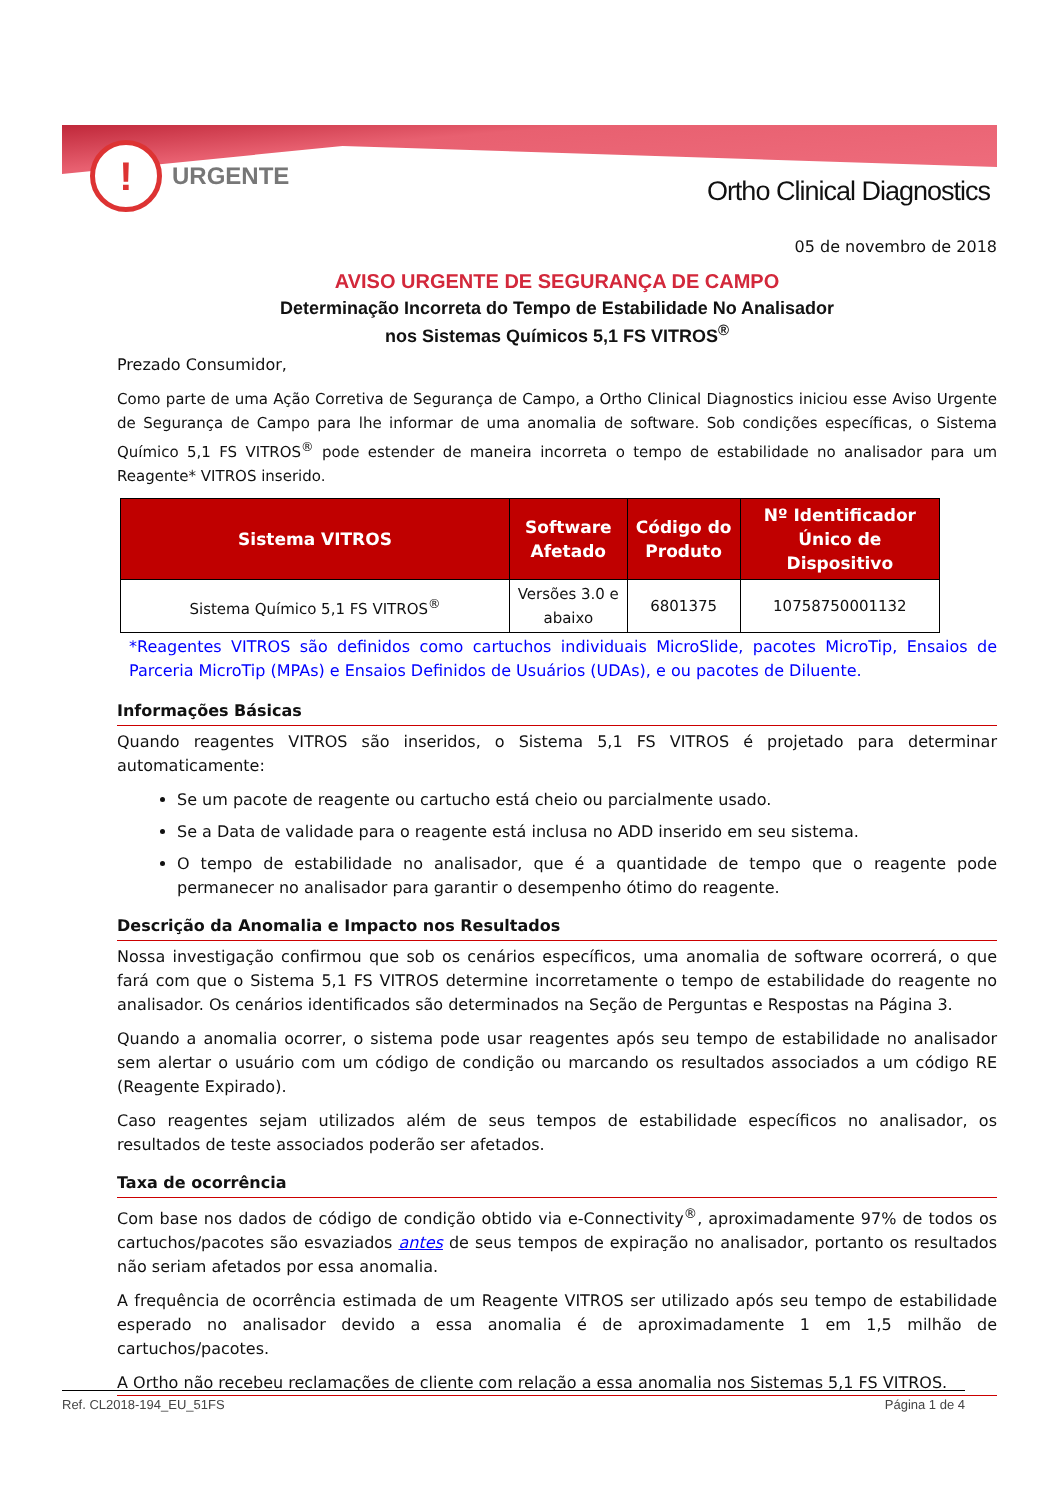! URGENTE
Ortho Clinical Diagnostics
05 de novembro de 2018
AVISO URGENTE DE SEGURANÇA DE CAMPO
Determinação Incorreta do Tempo de Estabilidade No Analisador
nos Sistemas Químicos 5,1 FS VITROS<sup>®</sup>
Prezado Consumidor,
Como parte de uma Ação Corretiva de Segurança de Campo, a Ortho Clinical Diagnostics iniciou esse Aviso Urgente de Segurança de Campo para lhe informar de uma anomalia de software. Sob condições específicas, o Sistema Químico 5,1 FS VITROS<sup>®</sup> pode estender de maneira incorreta o tempo de estabilidade no analisador para um Reagente* VITROS inserido.
| Sistema VITROS | Software Afetado | Código do Produto | Nº Identificador Único de Dispositivo |
| --- | --- | --- | --- |
| Sistema Químico 5,1 FS VITROS<sup>®</sup> | Versões 3.0 e abaixo | 6801375 | 10758750001132 |
*Reagentes VITROS são definidos como cartuchos individuais MicroSlide, pacotes MicroTip, Ensaios de Parceria MicroTip (MPAs) e Ensaios Definidos de Usuários (UDAs), e ou pacotes de Diluente.
Informações Básicas
Quando reagentes VITROS são inseridos, o Sistema 5,1 FS VITROS é projetado para determinar automaticamente:
Se um pacote de reagente ou cartucho está cheio ou parcialmente usado.
Se a Data de validade para o reagente está inclusa no ADD inserido em seu sistema.
O tempo de estabilidade no analisador, que é a quantidade de tempo que o reagente pode permanecer no analisador para garantir o desempenho ótimo do reagente.
Descrição da Anomalia e Impacto nos Resultados
Nossa investigação confirmou que sob os cenários específicos, uma anomalia de software ocorrerá, o que fará com que o Sistema 5,1 FS VITROS determine incorretamente o tempo de estabilidade do reagente no analisador. Os cenários identificados são determinados na Seção de Perguntas e Respostas na Página 3.
Quando a anomalia ocorrer, o sistema pode usar reagentes após seu tempo de estabilidade no analisador sem alertar o usuário com um código de condição ou marcando os resultados associados a um código RE (Reagente Expirado).
Caso reagentes sejam utilizados além de seus tempos de estabilidade específicos no analisador, os resultados de teste associados poderão ser afetados.
Taxa de ocorrência
Com base nos dados de código de condição obtido via e-Connectivity<sup>®</sup>, aproximadamente 97% de todos os cartuchos/pacotes são esvaziados antes de seus tempos de expiração no analisador, portanto os resultados não seriam afetados por essa anomalia.
A frequência de ocorrência estimada de um Reagente VITROS ser utilizado após seu tempo de estabilidade esperado no analisador devido a essa anomalia é de aproximadamente 1 em 1,5 milhão de cartuchos/pacotes.
A Ortho não recebeu reclamações de cliente com relação a essa anomalia nos Sistemas 5,1 FS VITROS.
Ref. CL2018-194_EU_51FS Página 1 de 4